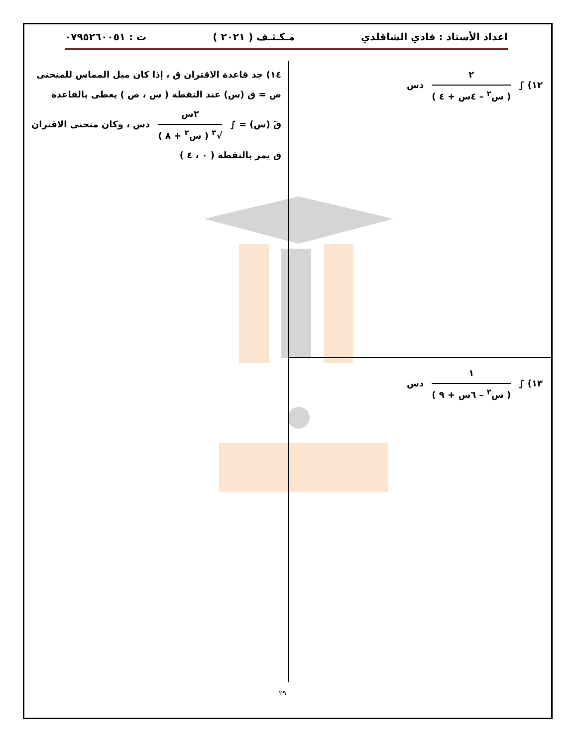اعداد الأستاذ : فادي الشاقلدي مـكـثـف ( ٢٠٢١ ) ت : ٠٧٩٥٢٦٠٠٥١
١٢) ∫
٢
( س<sup>٢</sup> – ٤س + ٤ )
دس
١٣) ∫
١
( س<sup>٢</sup> – ٦س + ٩ )
دس
١٤) جد قاعدة الاقتران ق ، إذا كان ميل المماس للمنحنى
ص = ق (س) عند النقطة ( س ، ص ) يعطى بالقاعدة
قَ (س) = ∫
٢س
√<sup>٣</sup> ( س<sup>٢</sup> + ٨ )
دس ، وكان منحنى الاقتران
ق يمر بالنقطة ( ٠ ، ٤ )
٢٩